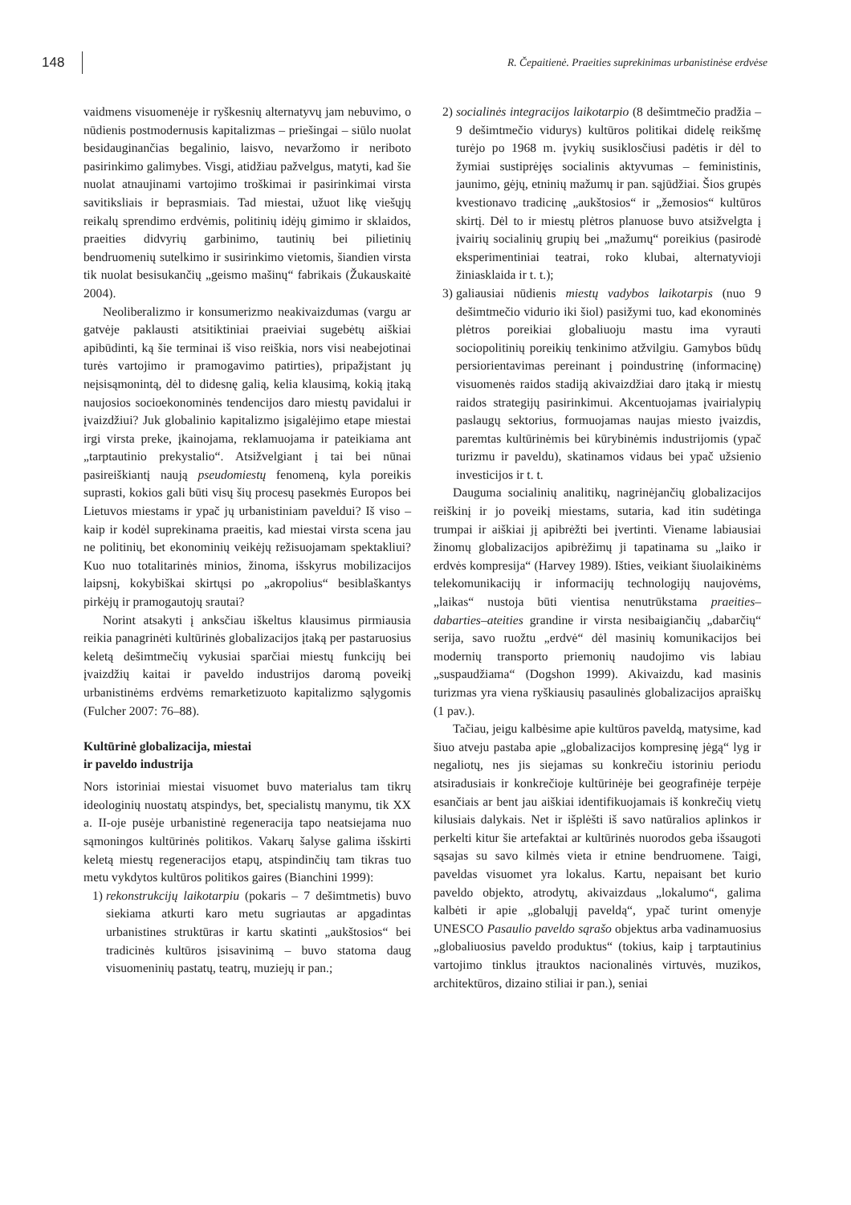148
R. Čepaitienė. Praeities suprekinimas urbanistinėse erdvėse
vaidmens visuomenėje ir ryškesnių alternatyvų jam nebuvimo, o nūdienis postmodernusis kapitalizmas – priešingai – siūlo nuolat besidauginančias begalinio, laisvo, nevaržomo ir neriboto pasirinkimo galimybes. Visgi, atidžiau pažvelgus, matyti, kad šie nuolat atnaujinami vartojimo troškimai ir pasirinkimai virsta savitiksliais ir beprasmiais. Tad miestai, užuot likę viešųjų reikalų sprendimo erdvėmis, politinių idėjų gimimo ir sklaidos, praeities didvyrių garbinimo, tautinių bei pilietinių bendruomenių sutelkimo ir susirinkimo vietomis, šiandien virsta tik nuolat besisukančių „geismo mašinų“ fabrikais (Žukauskaitė 2004).
Neoliberalizmo ir konsumerizmo neakivaizdumas (vargu ar gatvėje paklausti atsitiktiniai praeiviai sugebėtų aiškiai apibūdinti, ką šie terminai iš viso reiškia, nors visi neabejotinai turės vartojimo ir pramogavimo patirties), pripažįstant jų neįsisąmonintą, dėl to didesnę galią, kelia klausimą, kokią įtaką naujosios socioekonominės tendencijos daro miestų pavidalui ir įvaizdžiui? Juk globalinio kapitalizmo įsigalėjimo etape miestai irgi virsta preke, įkainojama, reklamuojama ir pateikiama ant „tarptautinio prekystalio“. Atsižvelgiant į tai bei nūnai pasireiškiantį naują pseudomiestų fenomeną, kyla poreikis suprasti, kokios gali būti visų šių procesų pasekmės Europos bei Lietuvos miestams ir ypač jų urbanistiniam paveldui? Iš viso – kaip ir kodėl suprekinama praeitis, kad miestai virsta scena jau ne politinių, bet ekonominių veikėjų režisuojamam spektakliui? Kuo nuo totalitarinės minios, žinoma, išskyrus mobilizacijos laipsnį, kokybiškai skirtųsi po „akropolius“ besiblaškantys pirkėjų ir pramogautojų srautai?
Norint atsakyti į anksčiau iškeltus klausimus pirmiausia reikia panagrinėti kultūrinės globalizacijos įtaką per pastaruosius keletą dešimtmečių vykusiai sparčiai miestų funkcijų bei įvaizdžių kaitai ir paveldo industrijos daromą poveikį urbanistinėms erdvėms remarketizuoto kapitalizmo sąlygomis (Fulcher 2007: 76–88).
Kultūrinė globalizacija, miestai
ir paveldo industrija
Nors istoriniai miestai visuomet buvo materialus tam tikrų ideologinių nuostatų atspindys, bet, specialistų manymu, tik XX a. II-oje pusėje urbanistinė regeneracija tapo neatsiejama nuo sąmoningos kultūrinės politikos. Vakarų šalyse galima išskirti keletą miestų regeneracijos etapų, atspindinčių tam tikras tuo metu vykdytos kultūros politikos gaires (Bianchini 1999):
1) rekonstrukcijų laikotarpiu (pokaris – 7 dešimtmetis) buvo siekiama atkurti karo metu sugriautas ar apgadintas urbanistines struktūras ir kartu skatinti „aukštosios“ bei tradicinės kultūros įsisavinimą – buvo statoma daug visuomeninių pastatų, teatrų, muziejų ir pan.;
2) socialinės integracijos laikotarpio (8 dešimtmečio pradžia – 9 dešimtmečio vidurys) kultūros politikai didelę reikšmę turėjo po 1968 m. įvykių susiklosčiusi padėtis ir dėl to žymiai sustiprėjęs socialinis aktyvumas – feministinis, jaunimo, gėjų, etninių mažumų ir pan. sąjūdžiai. Šios grupės kvestionavo tradicinę „aukštosios“ ir „žemosios“ kultūros skirtį. Dėl to ir miestų plėtros planuose buvo atsižvelgta į įvairių socialinių grupių bei „mažumų“ poreikius (pasirodė eksperimentiniai teatrai, roko klubai, alternatyvioji žiniasklaida ir t. t.);
3) galiausiai nūdienis miestų vadybos laikotarpis (nuo 9 dešimtmečio vidurio iki šiol) pasižymi tuo, kad ekonominės plėtros poreikiai globaliuoju mastu ima vyrauti sociopolitinių poreikių tenkinimo atžvilgiu. Gamybos būdų persiorientavimas pereinant į poindustrinę (informacinę) visuomenės raidos stadiją akivaizdžiai daro įtaką ir miestų raidos strategijų pasirinkimui. Akcentuojamas įvairialypių paslaugų sektorius, formuojamas naujas miesto įvaizdis, paremtas kultūrinėmis bei kūrybinėmis industrijomis (ypač turizmu ir paveldu), skatinamos vidaus bei ypač užsienio investicijos ir t. t.
Dauguma socialinių analitikų, nagrinėjančių globalizacijos reiškinį ir jo poveikį miestams, sutaria, kad itin sudėtinga trumpai ir aiškiai jį apibrėžti bei įvertinti. Viename labiausiai žinomų globalizacijos apibrėžimų ji tapatinama su „laiko ir erdvės kompresija“ (Harvey 1989). Išties, veikiant šiuolaikinėms telekomunikacijų ir informacijų technologijų naujovėms, „laikas“ nustoja būti vientisa nenutrūkstama praeities–dabarties–ateities grandine ir virsta nesibaigiančių „dabarčių“ serija, savo ruožtu „erdvė“ dėl masinių komunikacijos bei modernių transporto priemonių naudojimo vis labiau „suspaudžiama“ (Dogshon 1999). Akivaizdu, kad masinis turizmas yra viena ryškiausių pasaulinės globalizacijos apraiškų (1 pav.).
Tačiau, jeigu kalbėsime apie kultūros paveldą, matysime, kad šiuo atveju pastaba apie „globalizacijos kompresinę jėgą“ lyg ir negaliotų, nes jis siejamas su konkrečiu istoriniu periodu atsiradusiais ir konkrečioje kultūrinėje bei geografinėje terpėje esančiais ar bent jau aiškiai identifikuojamais iš konkrečių vietų kilusiais dalykais. Net ir išplėšti iš savo natūralios aplinkos ir perkelti kitur šie artefaktai ar kultūrinės nuorodos geba išsaugoti sąsajas su savo kilmės vieta ir etnine bendruomene. Taigi, paveldas visuomet yra lokalus. Kartu, nepaisant bet kurio paveldo objekto, atrodytų, akivaizdaus „lokalumo“, galima kalbėti ir apie „globalųjį paveldą“, ypač turint omenyje UNESCO Pasaulio paveldo sąrašo objektus arba vadinamuosius „globaliuosius paveldo produktus“ (tokius, kaip į tarptautinius vartojimo tinklus įtrauktos nacionalinės virtuvės, muzikos, architektūros, dizaino stiliai ir pan.), seniai